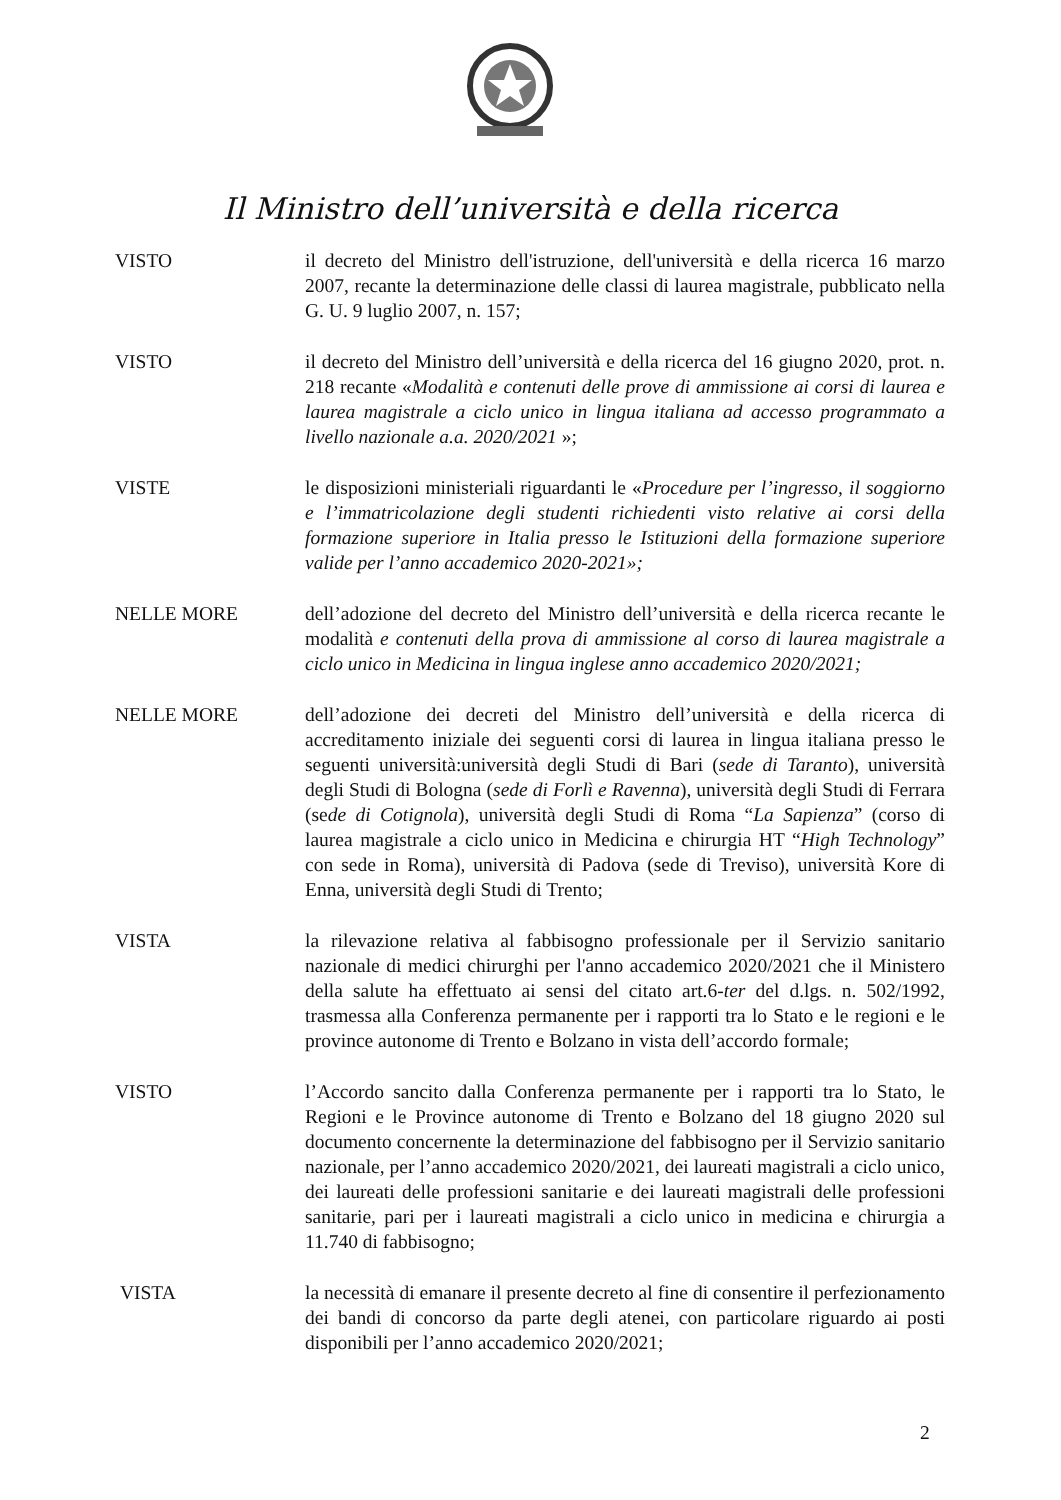Il Ministro dell’università e della ricerca
VISTO il decreto del Ministro dell'istruzione, dell'università e della ricerca 16 marzo 2007, recante la determinazione delle classi di laurea magistrale, pubblicato nella G. U. 9 luglio 2007, n. 157;
VISTO il decreto del Ministro dell’università e della ricerca del 16 giugno 2020, prot. n. 218 recante «Modalità e contenuti delle prove di ammissione ai corsi di laurea e laurea magistrale a ciclo unico in lingua italiana ad accesso programmato a livello nazionale a.a. 2020/2021 »;
VISTE le disposizioni ministeriali riguardanti le «Procedure per l’ingresso, il soggiorno e l’immatricolazione degli studenti richiedenti visto relative ai corsi della formazione superiore in Italia presso le Istituzioni della formazione superiore valide per l’anno accademico 2020-2021»;
NELLE MORE dell’adozione del decreto del Ministro dell’università e della ricerca recante le modalità e contenuti della prova di ammissione al corso di laurea magistrale a ciclo unico in Medicina in lingua inglese anno accademico 2020/2021;
NELLE MORE dell’adozione dei decreti del Ministro dell’università e della ricerca di accreditamento iniziale dei seguenti corsi di laurea in lingua italiana presso le seguenti università:università degli Studi di Bari (sede di Taranto), università degli Studi di Bologna (sede di Forlì e Ravenna), università degli Studi di Ferrara (sede di Cotignola), università degli Studi di Roma “La Sapienza” (corso di laurea magistrale a ciclo unico in Medicina e chirurgia HT “High Technology” con sede in Roma), università di Padova (sede di Treviso), università Kore di Enna, università degli Studi di Trento;
VISTA la rilevazione relativa al fabbisogno professionale per il Servizio sanitario nazionale di medici chirurghi per l'anno accademico 2020/2021 che il Ministero della salute ha effettuato ai sensi del citato art.6-ter del d.lgs. n. 502/1992, trasmessa alla Conferenza permanente per i rapporti tra lo Stato e le regioni e le province autonome di Trento e Bolzano in vista dell’accordo formale;
VISTO l’Accordo sancito dalla Conferenza permanente per i rapporti tra lo Stato, le Regioni e le Province autonome di Trento e Bolzano del 18 giugno 2020 sul documento concernente la determinazione del fabbisogno per il Servizio sanitario nazionale, per l’anno accademico 2020/2021, dei laureati magistrali a ciclo unico, dei laureati delle professioni sanitarie e dei laureati magistrali delle professioni sanitarie, pari per i laureati magistrali a ciclo unico in medicina e chirurgia a 11.740 di fabbisogno;
VISTA la necessità di emanare il presente decreto al fine di consentire il perfezionamento dei bandi di concorso da parte degli atenei, con particolare riguardo ai posti disponibili per l’anno accademico 2020/2021;
2